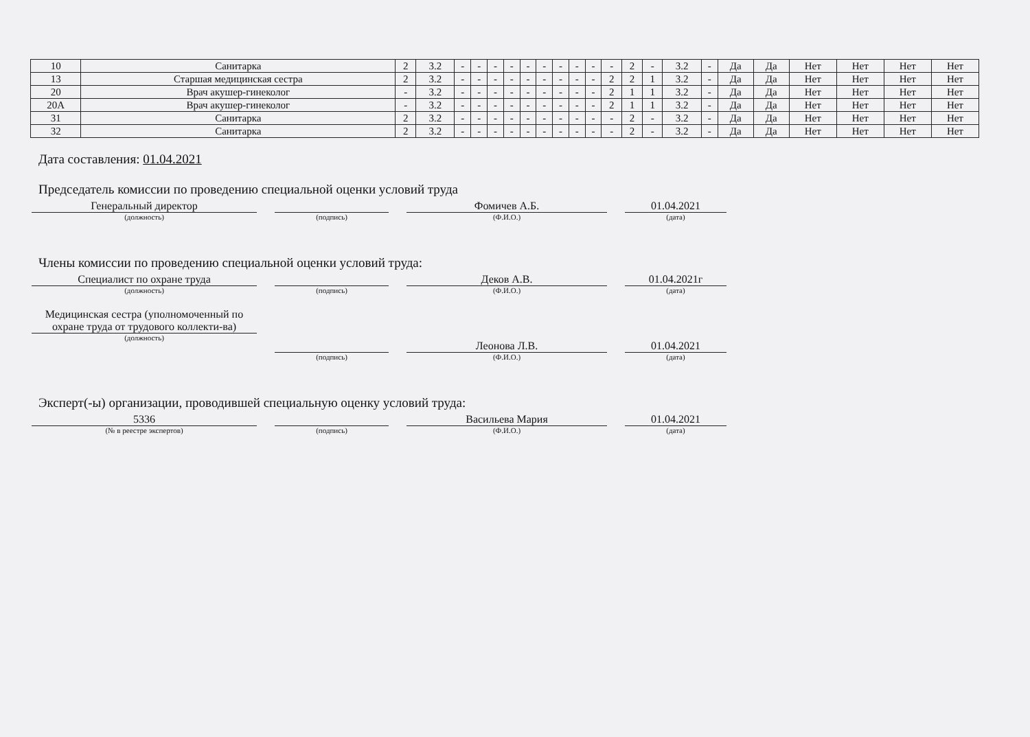| 10 | Санитарка | 2 | 3.2 | - | - | - | - | - | - | - | - | - | - | 2 | - | 3.2 | - | Да | Да | Нет | Нет | Нет | Нет |
| 13 | Старшая медицинская сестра | 2 | 3.2 | - | - | - | - | - | - | - | - | - | 2 | 2 | 1 | 3.2 | - | Да | Да | Нет | Нет | Нет | Нет |
| 20 | Врач акушер-гинеколог | - | 3.2 | - | - | - | - | - | - | - | - | - | 2 | 1 | 1 | 3.2 | - | Да | Да | Нет | Нет | Нет | Нет |
| 20А | Врач акушер-гинеколог | - | 3.2 | - | - | - | - | - | - | - | - | - | 2 | 1 | 1 | 3.2 | - | Да | Да | Нет | Нет | Нет | Нет |
| 31 | Санитарка | 2 | 3.2 | - | - | - | - | - | - | - | - | - | - | 2 | - | 3.2 | - | Да | Да | Нет | Нет | Нет | Нет |
| 32 | Санитарка | 2 | 3.2 | - | - | - | - | - | - | - | - | - | - | 2 | - | 3.2 | - | Да | Да | Нет | Нет | Нет | Нет |
Дата составления: 01.04.2021
Председатель комиссии по проведению специальной оценки условий труда
Генеральный директор
(должность)
(подпись)
Фомичев А.Б.
(Ф.И.О.)
01.04.2021
(дата)
Члены комиссии по проведению специальной оценки условий труда:
Специалист по охране труда
(должность)
(подпись)
Деков А.В.
(Ф.И.О.)
01.04.2021г
(дата)
Медицинская сестра (уполномоченный по охране труда от трудового коллекти-ва)
(должность)
(подпись)
Леонова Л.В.
(Ф.И.О.)
01.04.2021
(дата)
Эксперт(-ы) организации, проводившей специальную оценку условий труда:
5336
(№ в реестре экспертов)
(подпись)
Васильева Мария
(Ф.И.О.)
01.04.2021
(дата)